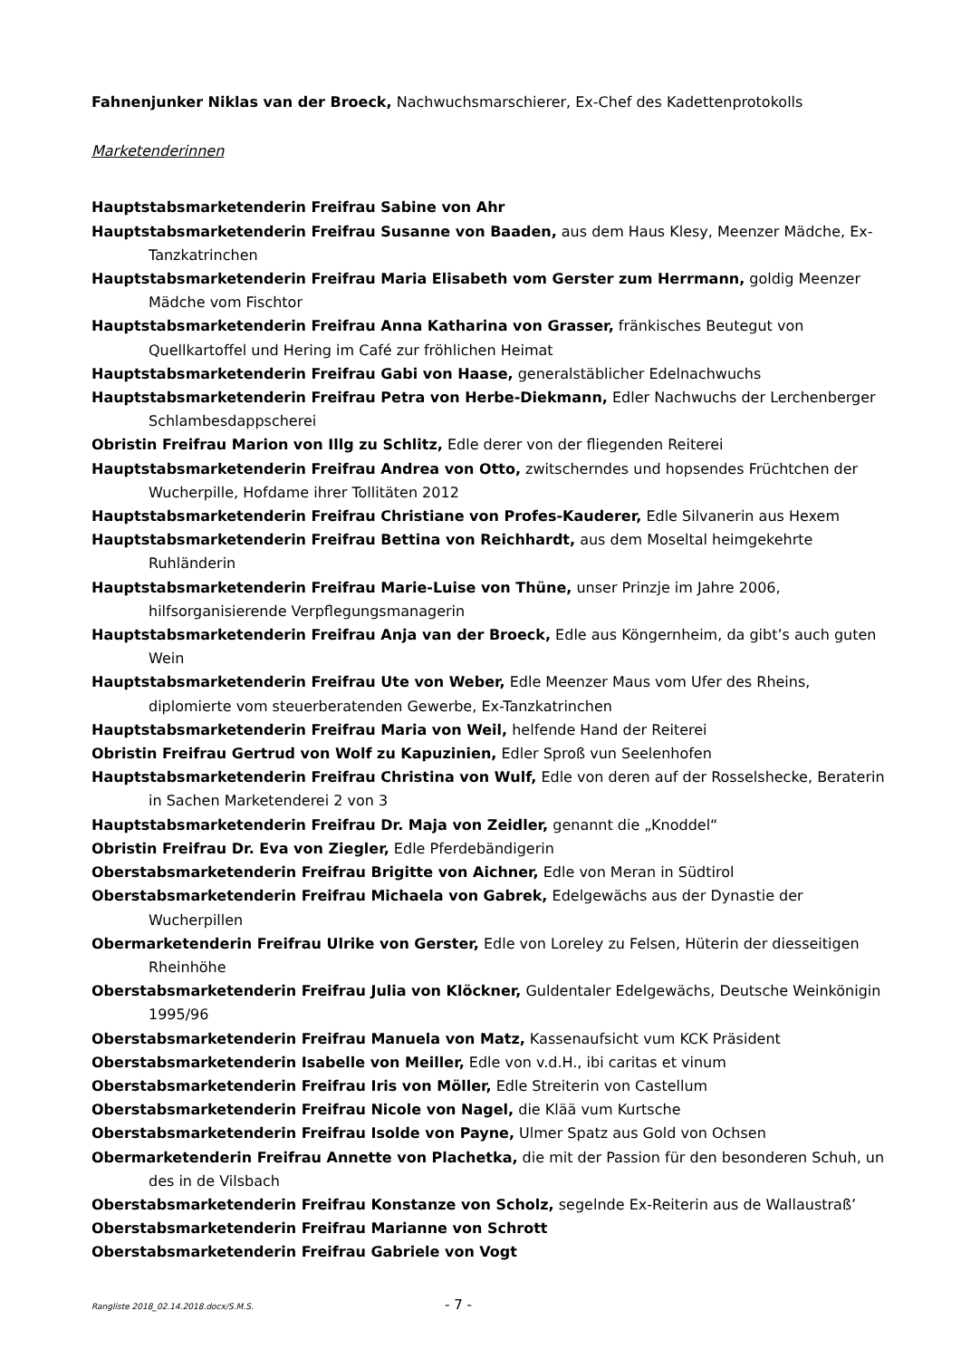Fahnenjunker Niklas van der Broeck, Nachwuchsmarschierer, Ex-Chef des Kadettenprotokolls
Marketenderinnen
Hauptstabsmarketenderin Freifrau Sabine von Ahr
Hauptstabsmarketenderin Freifrau Susanne von Baaden, aus dem Haus Klesy, Meenzer Mädche, Ex-Tanzkatrinchen
Hauptstabsmarketenderin Freifrau Maria Elisabeth vom Gerster zum Herrmann, goldig Meenzer Mädche vom Fischtor
Hauptstabsmarketenderin Freifrau Anna Katharina von Grasser, fränkisches Beutegut von Quellkartoffel und Hering im Café zur fröhlichen Heimat
Hauptstabsmarketenderin Freifrau Gabi von Haase, generalstäblicher Edelnachwuchs
Hauptstabsmarketenderin Freifrau Petra von Herbe-Diekmann, Edler Nachwuchs der Lerchenberger Schlambesdappscherei
Obristin Freifrau Marion von Illg zu Schlitz, Edle derer von der fliegenden Reiterei
Hauptstabsmarketenderin Freifrau Andrea von Otto, zwitscherndes und hopsendes Früchtchen der Wucherpille, Hofdame ihrer Tollitäten 2012
Hauptstabsmarketenderin Freifrau Christiane von Profes-Kauderer, Edle Silvanerin aus Hexem
Hauptstabsmarketenderin Freifrau Bettina von Reichhardt, aus dem Moseltal heimgekehrte Ruhländerin
Hauptstabsmarketenderin Freifrau Marie-Luise von Thüne, unser Prinzje im Jahre 2006, hilfsorganisierende Verpflegungsmanagerin
Hauptstabsmarketenderin Freifrau Anja van der Broeck, Edle aus Köngernheim, da gibt’s auch guten Wein
Hauptstabsmarketenderin Freifrau Ute von Weber, Edle Meenzer Maus vom Ufer des Rheins, diplomierte vom steuerberatenden Gewerbe, Ex-Tanzkatrinchen
Hauptstabsmarketenderin Freifrau Maria von Weil, helfende Hand der Reiterei
Obristin Freifrau Gertrud von Wolf zu Kapuzinien, Edler Sproß vun Seelenhofen
Hauptstabsmarketenderin Freifrau Christina von Wulf, Edle von deren auf der Rosselshecke, Beraterin in Sachen Marketenderei 2 von 3
Hauptstabsmarketenderin Freifrau Dr. Maja von Zeidler, genannt die „Knoddel“
Obristin Freifrau Dr. Eva von Ziegler, Edle Pferdebändigerin
Oberstabsmarketenderin Freifrau Brigitte von Aichner, Edle von Meran in Südtirol
Oberstabsmarketenderin Freifrau Michaela von Gabrek, Edelgewächs aus der Dynastie der Wucherpillen
Obermarketenderin Freifrau Ulrike von Gerster, Edle von Loreley zu Felsen, Hüterin der diesseitigen Rheinhöhe
Oberstabsmarketenderin Freifrau Julia von Klöckner, Guldentaler Edelgewächs, Deutsche Weinkönigin 1995/96
Oberstabsmarketenderin Freifrau Manuela von Matz, Kassenaufsicht vum KCK Präsident
Oberstabsmarketenderin Isabelle von Meiller, Edle von v.d.H., ibi caritas et vinum
Oberstabsmarketenderin Freifrau Iris von Möller, Edle Streiterin von Castellum
Oberstabsmarketenderin Freifrau Nicole von Nagel, die Klää vum Kurtsche
Oberstabsmarketenderin Freifrau Isolde von Payne, Ulmer Spatz aus Gold von Ochsen
Obermarketenderin Freifrau Annette von Plachetka, die mit der Passion für den besonderen Schuh, un des in de Vilsbach
Oberstabsmarketenderin Freifrau Konstanze von Scholz, segelnde Ex-Reiterin aus de Wallaustraß’
Oberstabsmarketenderin Freifrau Marianne von Schrott
Oberstabsmarketenderin Freifrau Gabriele von Vogt
Rangliste 2018_02.14.2018.docx/S.M.S. - 7 -